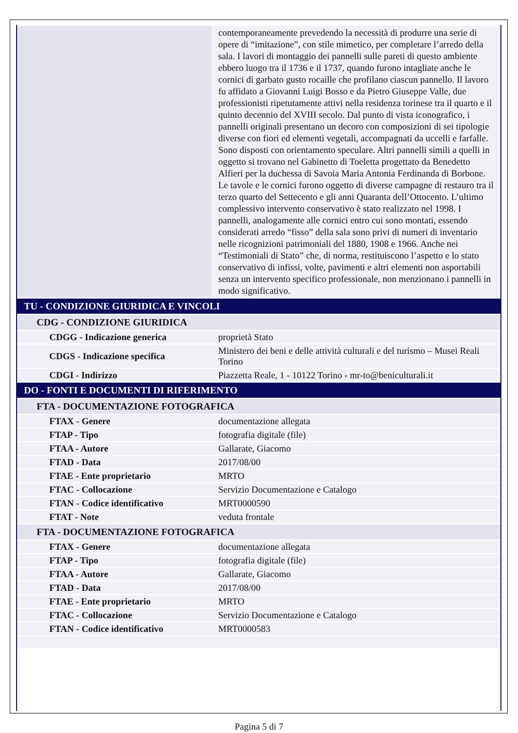| | contemporaneamente prevedendo la necessità di produrre una serie di opere di “imitazione”, con stile mimetico, per completare l’arredo della sala. I lavori di montaggio dei pannelli sulle pareti di questo ambiente ebbero luogo tra il 1736 e il 1737, quando furono intagliate anche le cornici di garbato gusto rocaille che profilano ciascun pannello. Il lavoro fu affidato a Giovanni Luigi Bosso e da Pietro Giuseppe Valle, due professionisti ripetutamente attivi nella residenza torinese tra il quarto e il quinto decennio del XVIII secolo. Dal punto di vista iconografico, i pannelli originali presentano un decoro con composizioni di sei tipologie diverse con fiori ed elementi vegetali, accompagnati da uccelli e farfalle. Sono disposti con orientamento speculare. Altri pannelli simili a quelli in oggetto si trovano nel Gabinetto di Toeletta progettato da Benedetto Alfieri per la duchessa di Savoia Maria Antonia Ferdinanda di Borbone. Le tavole e le cornici furono oggetto di diverse campagne di restauro tra il terzo quarto del Settecento e gli anni Quaranta dell’Ottocento. L’ultimo complessivo intervento conservativo è stato realizzato nel 1998. I pannelli, analogamente alle cornici entro cui sono montati, essendo considerati arredo “fisso” della sala sono privi di numeri di inventario nelle ricognizioni patrimoniali del 1880, 1908 e 1966. Anche nei “Testimoniali di Stato” che, di norma, restituiscono l’aspetto e lo stato conservativo di infissi, volte, pavimenti e altri elementi non asportabili senza un intervento specifico professionale, non menzionano i pannelli in modo significativo. |
| TU - CONDIZIONE GIURIDICA E VINCOLI | |
| CDG - CONDIZIONE GIURIDICA | |
| CDGG - Indicazione generica | proprietà Stato |
| CDGS - Indicazione specifica | Ministero dei beni e delle attività culturali e del turismo – Musei Reali Torino |
| CDGI - Indirizzo | Piazzetta Reale, 1 - 10122 Torino - mr-to@beniculturali.it |
| DO - FONTI E DOCUMENTI DI RIFERIMENTO | |
| FTA - DOCUMENTAZIONE FOTOGRAFICA | |
| FTAX - Genere | documentazione allegata |
| FTAP - Tipo | fotografia digitale (file) |
| FTAA - Autore | Gallarate, Giacomo |
| FTAD - Data | 2017/08/00 |
| FTAE - Ente proprietario | MRTO |
| FTAC - Collocazione | Servizio Documentazione e Catalogo |
| FTAN - Codice identificativo | MRT0000590 |
| FTAT - Note | veduta frontale |
| FTA - DOCUMENTAZIONE FOTOGRAFICA | |
| FTAX - Genere | documentazione allegata |
| FTAP - Tipo | fotografia digitale (file) |
| FTAA - Autore | Gallarate, Giacomo |
| FTAD - Data | 2017/08/00 |
| FTAE - Ente proprietario | MRTO |
| FTAC - Collocazione | Servizio Documentazione e Catalogo |
| FTAN - Codice identificativo | MRT0000583 |
Pagina 5 di 7